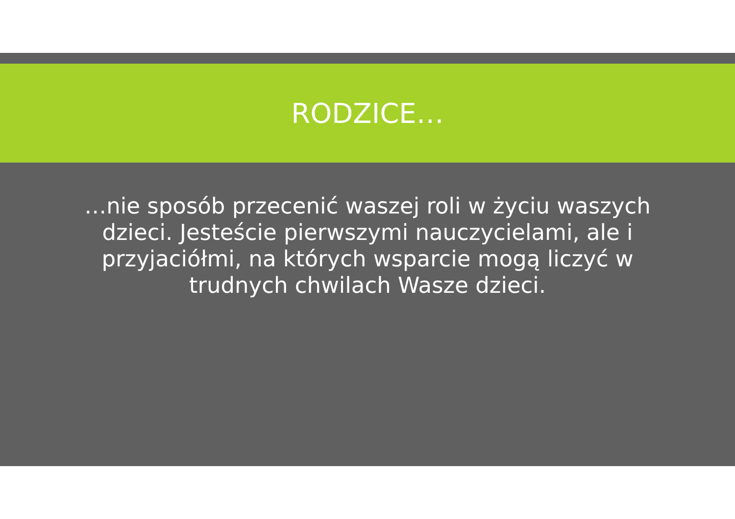RODZICE…
…nie sposób przecenić waszej roli w życiu waszych dzieci. Jesteście pierwszymi nauczycielami, ale i przyjaciółmi, na których wsparcie mogą liczyć w trudnych chwilach Wasze dzieci.